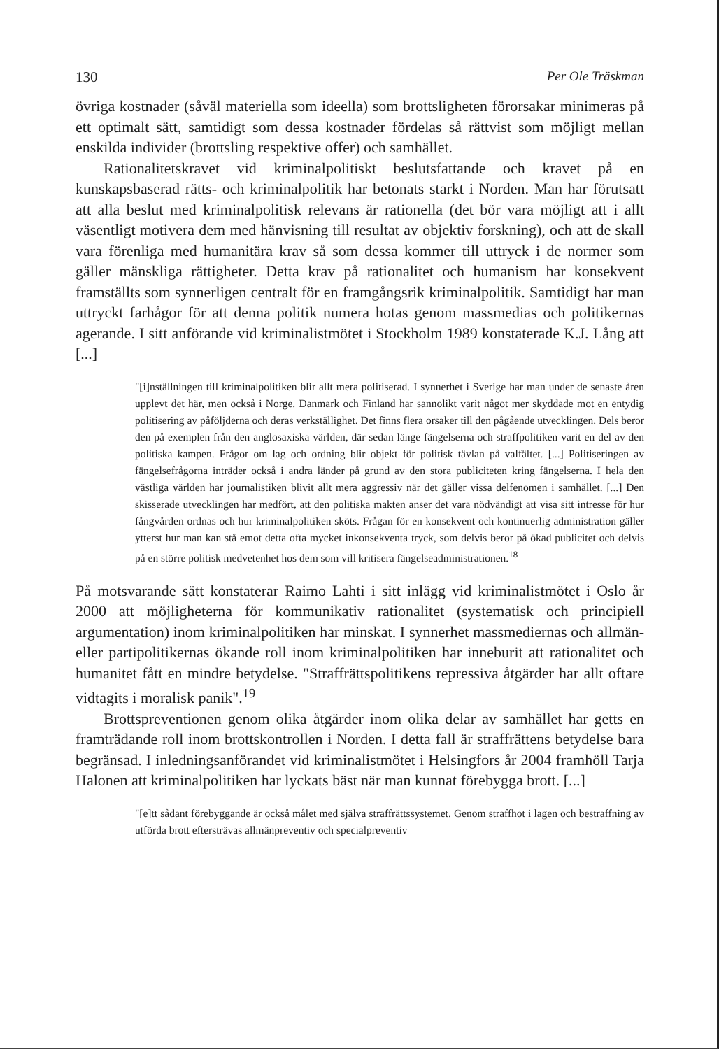130 Per Ole Träskman
övriga kostnader (såväl materiella som ideella) som brottsligheten förorsakar minimeras på ett optimalt sätt, samtidigt som dessa kostnader fördelas så rättvist som möjligt mellan enskilda individer (brottsling respektive offer) och samhället.
Rationalitetskravet vid kriminalpolitiskt beslutsfattande och kravet på en kunskapsbaserad rätts- och kriminalpolitik har betonats starkt i Norden. Man har förutsatt att alla beslut med kriminalpolitisk relevans är rationella (det bör vara möjligt att i allt väsentligt motivera dem med hänvisning till resultat av objektiv forskning), och att de skall vara förenliga med humanitära krav så som dessa kommer till uttryck i de normer som gäller mänskliga rättigheter. Detta krav på rationalitet och humanism har konsekvent framställts som synnerligen centralt för en framgångsrik kriminalpolitik. Samtidigt har man uttryckt farhågor för att denna politik numera hotas genom massmedias och politikernas agerande. I sitt anförande vid kriminalistmötet i Stockholm 1989 konstaterade K.J. Lång att [...]
"[i]nställningen till kriminalpolitiken blir allt mera politiserad. I synnerhet i Sverige har man under de senaste åren upplevt det här, men också i Norge. Danmark och Finland har sannolikt varit något mer skyddade mot en entydig politisering av påföljderna och deras verkställighet. Det finns flera orsaker till den pågående utvecklingen. Dels beror den på exemplen från den anglosaxiska världen, där sedan länge fängelserna och straffpolitiken varit en del av den politiska kampen. Frågor om lag och ordning blir objekt för politisk tävlan på valfältet. [...] Politiseringen av fängelsefrågorna inträder också i andra länder på grund av den stora publiciteten kring fängelserna. I hela den västliga världen har journalistiken blivit allt mera aggressiv när det gäller vissa delfenomen i samhället. [...] Den skisserade utvecklingen har medfört, att den politiska makten anser det vara nödvändigt att visa sitt intresse för hur fångvården ordnas och hur kriminalpolitiken sköts. Frågan för en konsekvent och kontinuerlig administration gäller ytterst hur man kan stå emot detta ofta mycket inkonsekventa tryck, som delvis beror på ökad publicitet och delvis på en större politisk medvetenhet hos dem som vill kritisera fängelseadministrationen.<sup>18</sup>
På motsvarande sätt konstaterar Raimo Lahti i sitt inlägg vid kriminalistmötet i Oslo år 2000 att möjligheterna för kommunikativ rationalitet (systematisk och principiell argumentation) inom kriminalpolitiken har minskat. I synnerhet massmediernas och allmän- eller partipolitikernas ökande roll inom kriminalpolitiken har inneburit att rationalitet och humanitet fått en mindre betydelse. "Straffrättspolitikens repressiva åtgärder har allt oftare vidtagits i moralisk panik".<sup>19</sup>
Brottspreventionen genom olika åtgärder inom olika delar av samhället har getts en framträdande roll inom brottskontrollen i Norden. I detta fall är straffrättens betydelse bara begränsad. I inledningsanförandet vid kriminalistmötet i Helsingfors år 2004 framhöll Tarja Halonen att kriminalpolitiken har lyckats bäst när man kunnat förebygga brott. [...]
"[e]tt sådant förebyggande är också målet med själva straffrättssystemet. Genom straffhot i lagen och bestraffning av utförda brott eftersträvas allmänpreventiv och specialpreventiv